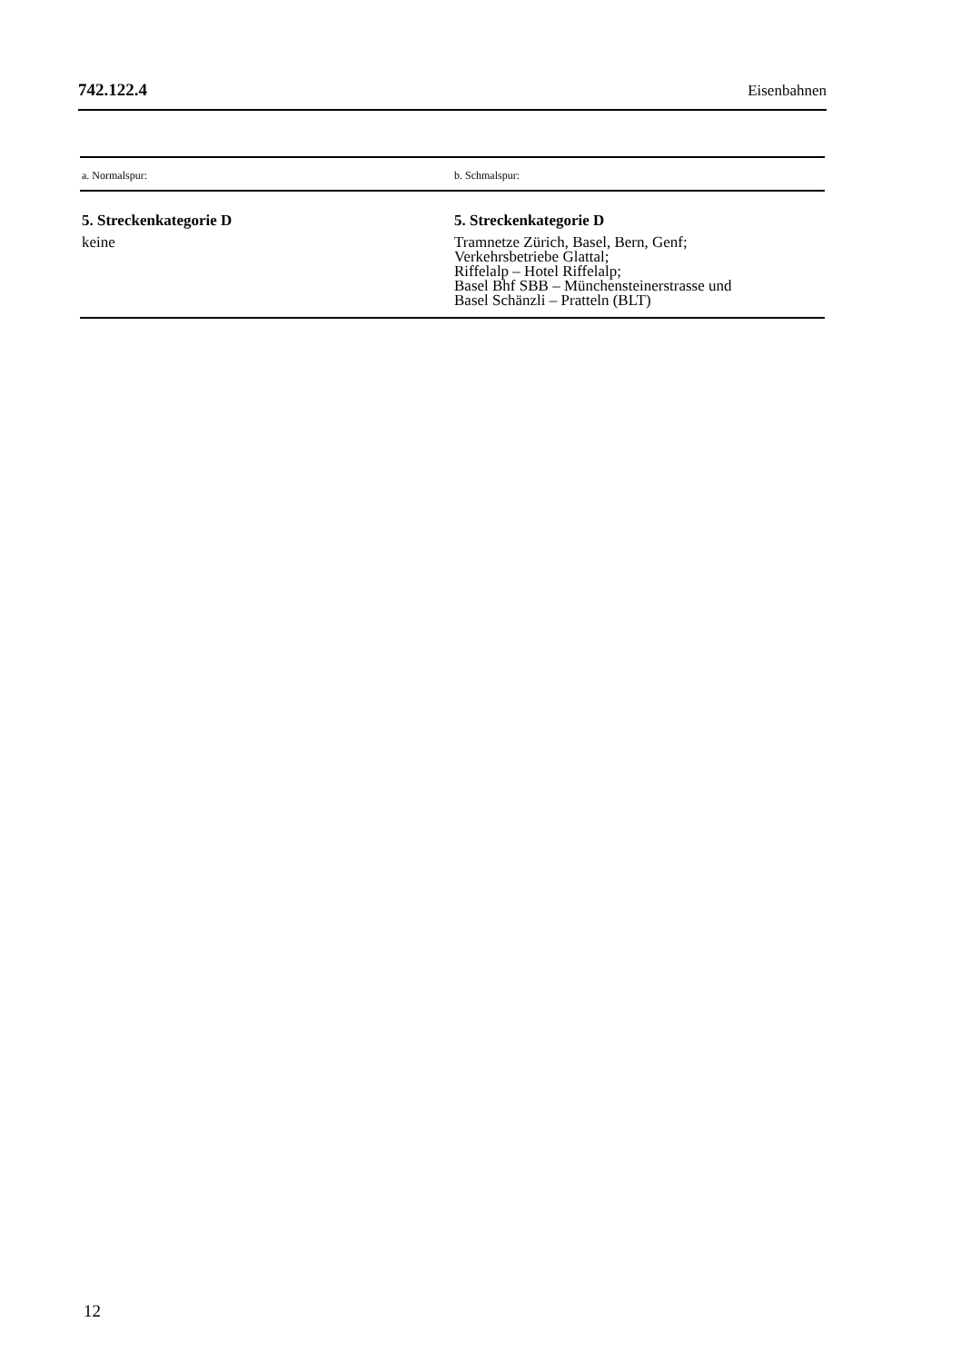742.122.4 Eisenbahnen
| a. Normalspur: | b. Schmalspur: |
| --- | --- |
| 5. Streckenkategorie D keine | 5. Streckenkategorie D Tramnetze Zürich, Basel, Bern, Genf; Verkehrsbetriebe Glattal; Riffelalp – Hotel Riffelalp; Basel Bhf SBB – Münchensteinerstrasse und Basel Schänzli – Pratteln (BLT) |
12